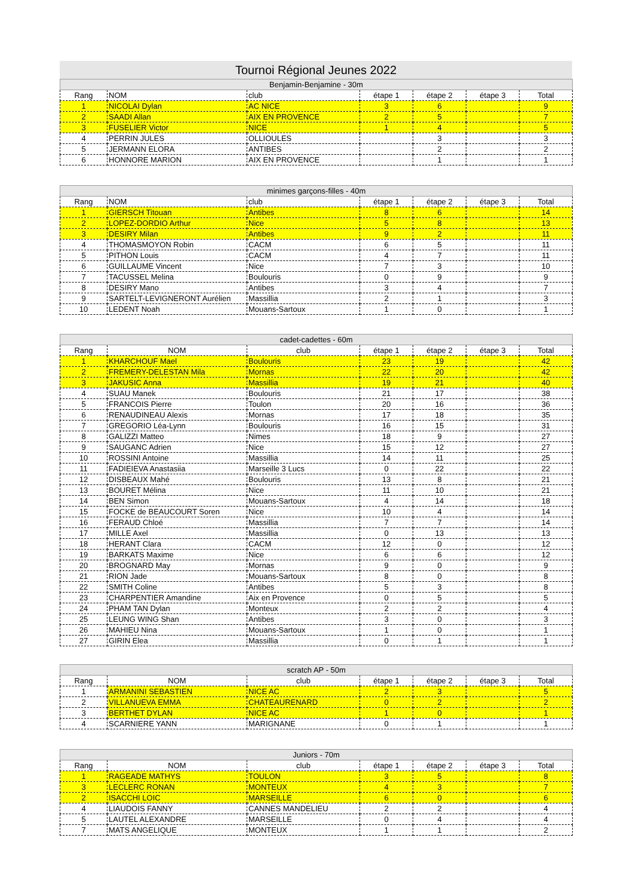Tournoi Régional Jeunes 2022
| Benjamin-Benjamine - 30m | | | | | | |
| Rang | NOM | club | étape 1 | étape 2 | étape 3 | Total |
| 1 | NICOLAI Dylan | AC NICE | 3 | 6 | | 9 |
| 2 | SAADI Allan | AIX EN PROVENCE | 2 | 5 | | 7 |
| 3 | FUSELIER Victor | NICE | 1 | 4 | | 5 |
| 4 | PERRIN JULES | OLLIOULES | | 3 | | 3 |
| 5 | JERMANN ELORA | ANTIBES | | 2 | | 2 |
| 6 | HONNORE MARION | AIX EN PROVENCE | | 1 | | 1 |
| minimes garçons-filles - 40m | | | | | | |
| Rang | NOM | club | étape 1 | étape 2 | étape 3 | Total |
| 1 | GIERSCH Titouan | Antibes | 8 | 6 | | 14 |
| 2 | LOPEZ-DORDIO Arthur | Nice | 5 | 8 | | 13 |
| 3 | DESIRY Milan | Antibes | 9 | 2 | | 11 |
| 4 | THOMASMOYON Robin | CACM | 6 | 5 | | 11 |
| 5 | PITHON Louis | CACM | 4 | 7 | | 11 |
| 6 | GUILLAUME Vincent | Nice | 7 | 3 | | 10 |
| 7 | TACUSSEL Melina | Boulouris | 0 | 9 | | 9 |
| 8 | DESIRY Mano | Antibes | 3 | 4 | | 7 |
| 9 | SARTELT-LEVIGNERONT Aurélien | Massillia | 2 | 1 | | 3 |
| 10 | LEDENT Noah | Mouans-Sartoux | 1 | 0 | | 1 |
| cadet-cadettes - 60m | | | | | | |
| Rang | NOM | club | étape 1 | étape 2 | étape 3 | Total |
| 1 | KHARCHOUF Mael | Boulouris | 23 | 19 | | 42 |
| 2 | FREMERY-DELESTAN Mila | Mornas | 22 | 20 | | 42 |
| 3 | JAKUSIC Anna | Massillia | 19 | 21 | | 40 |
| 4 | SUAU Manek | Boulouris | 21 | 17 | | 38 |
| 5 | FRANCOIS Pierre | Toulon | 20 | 16 | | 36 |
| 6 | RENAUDINEAU Alexis | Mornas | 17 | 18 | | 35 |
| 7 | GREGORIO Léa-Lynn | Boulouris | 16 | 15 | | 31 |
| 8 | GALIZZI Matteo | Nimes | 18 | 9 | | 27 |
| 9 | SAUGANC Adrien | Nice | 15 | 12 | | 27 |
| 10 | ROSSINI Antoine | Massillia | 14 | 11 | | 25 |
| 11 | FADIEIEVA Anastasiia | Marseille 3 Lucs | 0 | 22 | | 22 |
| 12 | DISBEAUX Mahé | Boulouris | 13 | 8 | | 21 |
| 13 | BOURET Mélina | Nice | 11 | 10 | | 21 |
| 14 | BEN Simon | Mouans-Sartoux | 4 | 14 | | 18 |
| 15 | FOCKE de BEAUCOURT Soren | Nice | 10 | 4 | | 14 |
| 16 | FERAUD Chloé | Massillia | 7 | 7 | | 14 |
| 17 | MILLE Axel | Massillia | 0 | 13 | | 13 |
| 18 | HERANT Clara | CACM | 12 | 0 | | 12 |
| 19 | BARKATS Maxime | Nice | 6 | 6 | | 12 |
| 20 | BROGNARD May | Mornas | 9 | 0 | | 9 |
| 21 | RION Jade | Mouans-Sartoux | 8 | 0 | | 8 |
| 22 | SMITH Coline | Antibes | 5 | 3 | | 8 |
| 23 | CHARPENTIER Amandine | Aix en Provence | 0 | 5 | | 5 |
| 24 | PHAM TAN Dylan | Monteux | 2 | 2 | | 4 |
| 25 | LEUNG WING Shan | Antibes | 3 | 0 | | 3 |
| 26 | MAHIEU Nina | Mouans-Sartoux | 1 | 0 | | 1 |
| 27 | GIRIN Elea | Massillia | 0 | 1 | | 1 |
| scratch AP - 50m | | | | | | |
| Rang | NOM | club | étape 1 | étape 2 | étape 3 | Total |
| 1 | ARMANINI SEBASTIEN | NICE AC | 2 | 3 | | 5 |
| 2 | VILLANUEVA EMMA | CHATEAURENARD | 0 | 2 | | 2 |
| 3 | BERTHET DYLAN | NICE AC | 1 | 0 | | 1 |
| 4 | SCARNIERE YANN | MARIGNANE | 0 | 1 | | 1 |
| Juniors - 70m | | | | | | |
| Rang | NOM | club | étape 1 | étape 2 | étape 3 | Total |
| 1 | RAGEADE MATHYS | TOULON | 3 | 5 | | 8 |
| 3 | LECLERC RONAN | MONTEUX | 4 | 3 | | 7 |
| 2 | ISACCHI LOIC | MARSEILLE | 6 | 0 | | 6 |
| 4 | LIAUDOIS FANNY | CANNES MANDELIEU | 2 | 2 | | 4 |
| 5 | LAUTEL ALEXANDRE | MARSEILLE | 0 | 4 | | 4 |
| 7 | MATS ANGELIQUE | MONTEUX | 1 | 1 | | 2 |